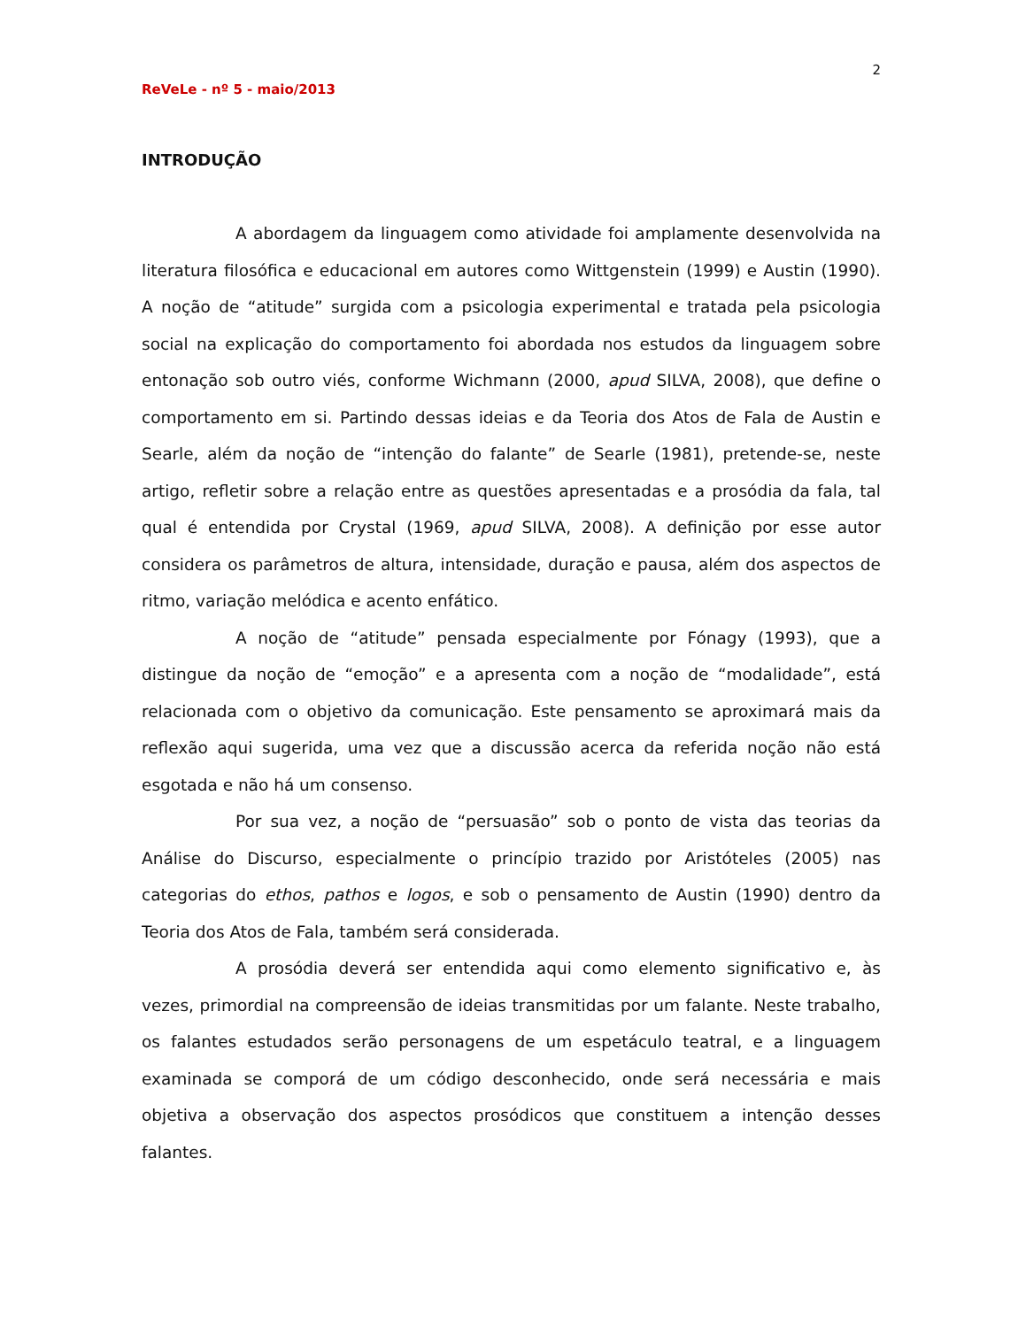2
ReVeLe - nº 5 - maio/2013
INTRODUÇÃO
A abordagem da linguagem como atividade foi amplamente desenvolvida na literatura filosófica e educacional em autores como Wittgenstein (1999) e Austin (1990). A noção de “atitude” surgida com a psicologia experimental e tratada pela psicologia social na explicação do comportamento foi abordada nos estudos da linguagem sobre entonação sob outro viés, conforme Wichmann (2000, apud SILVA, 2008), que define o comportamento em si. Partindo dessas ideias e da Teoria dos Atos de Fala de Austin e Searle, além da noção de “intenção do falante” de Searle (1981), pretende-se, neste artigo, refletir sobre a relação entre as questões apresentadas e a prosódia da fala, tal qual é entendida por Crystal (1969, apud SILVA, 2008). A definição por esse autor considera os parâmetros de altura, intensidade, duração e pausa, além dos aspectos de ritmo, variação melódica e acento enfático.
A noção de “atitude” pensada especialmente por Fónagy (1993), que a distingue da noção de “emoção” e a apresenta com a noção de “modalidade”, está relacionada com o objetivo da comunicação. Este pensamento se aproximará mais da reflexão aqui sugerida, uma vez que a discussão acerca da referida noção não está esgotada e não há um consenso.
Por sua vez, a noção de “persuasão” sob o ponto de vista das teorias da Análise do Discurso, especialmente o princípio trazido por Aristóteles (2005) nas categorias do ethos, pathos e logos, e sob o pensamento de Austin (1990) dentro da Teoria dos Atos de Fala, também será considerada.
A prosódia deverá ser entendida aqui como elemento significativo e, às vezes, primordial na compreensão de ideias transmitidas por um falante. Neste trabalho, os falantes estudados serão personagens de um espetáculo teatral, e a linguagem examinada se comporá de um código desconhecido, onde será necessária e mais objetiva a observação dos aspectos prosódicos que constituem a intenção desses falantes.